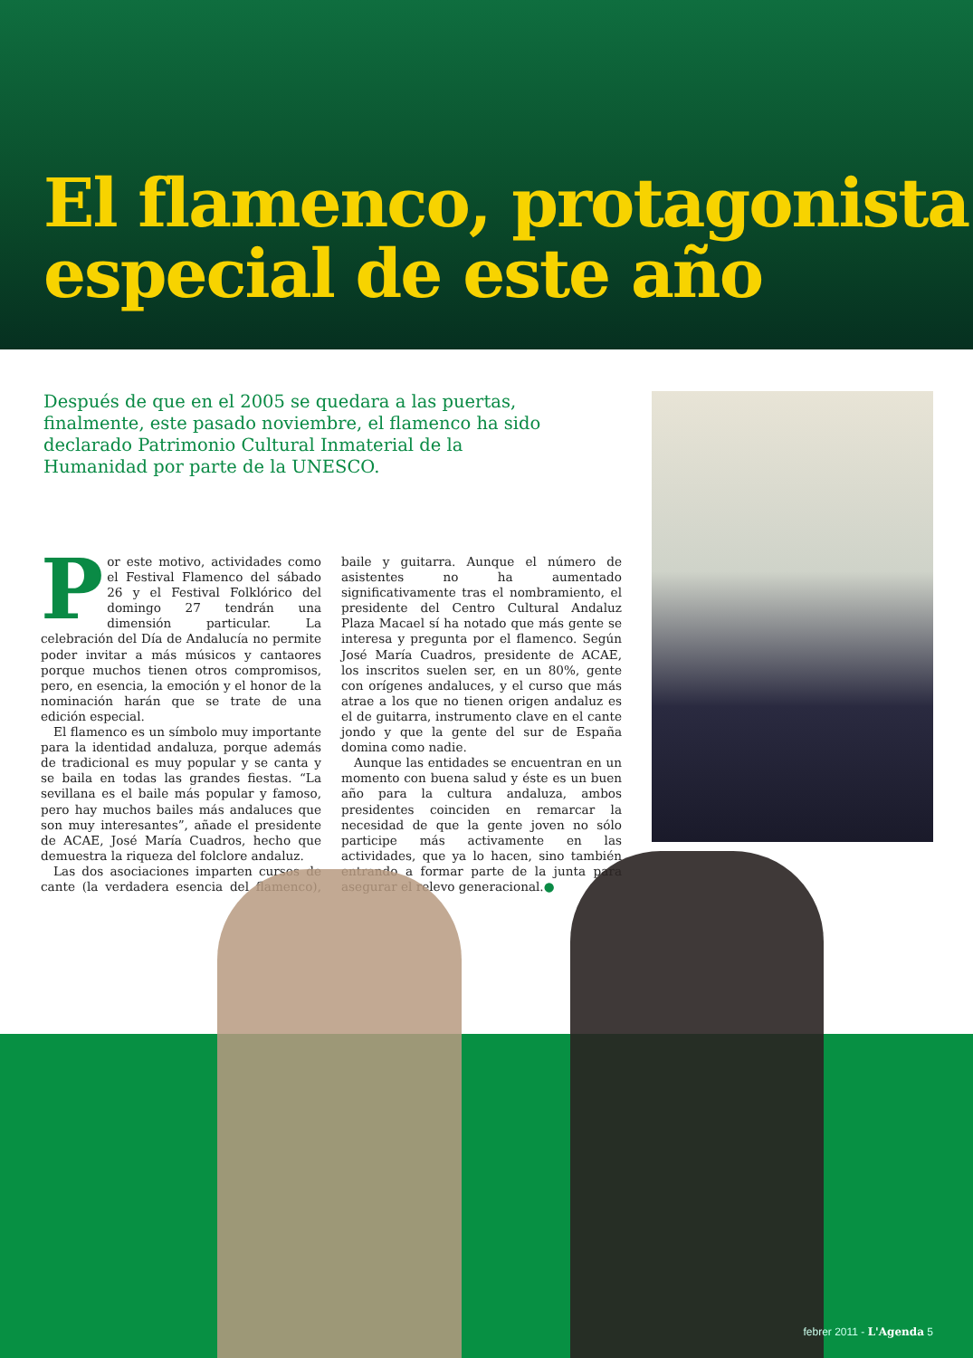El flamenco, protagonista
especial de este año
Después de que en el 2005 se quedara a las puertas, finalmente, este pasado noviembre, el flamenco ha sido declarado Patrimonio Cultural Inmaterial de la Humanidad por parte de la UNESCO.
Por este motivo, actividades como el Festival Flamenco del sábado 26 y el Festival Folklórico del domingo 27 tendrán una dimensión particular. La celebración del Día de Andalucía no permite poder invitar a más músicos y cantaores porque muchos tienen otros compromisos, pero, en esencia, la emoción y el honor de la nominación harán que se trate de una edición especial.
El flamenco es un símbolo muy importante para la identidad andaluza, porque además de tradicional es muy popular y se canta y se baila en todas las grandes fiestas. “La sevillana es el baile más popular y famoso, pero hay muchos bailes más andaluces que son muy interesantes”, añade el presidente de ACAE, José María Cuadros, hecho que demuestra la riqueza del folclore andaluz.
Las dos asociaciones imparten cursos de cante (la verdadera esencia del flamenco), baile y guitarra. Aunque el número de asistentes no ha aumentado significativamente tras el nombramiento, el presidente del Centro Cultural Andaluz Plaza Macael sí ha notado que más gente se interesa y pregunta por el flamenco. Según José María Cuadros, presidente de ACAE, los inscritos suelen ser, en un 80%, gente con orígenes andaluces, y el curso que más atrae a los que no tienen origen andaluz es el de guitarra, instrumento clave en el cante jondo y que la gente del sur de España domina como nadie.
Aunque las entidades se encuentran en un momento con buena salud y éste es un buen año para la cultura andaluza, ambos presidentes coinciden en remarcar la necesidad de que la gente joven no sólo participe más activamente en las actividades, que ya lo hacen, sino también entrando a formar parte de la junta para asegurar el relevo generacional.●
febrer 2011 - L'Agenda 5